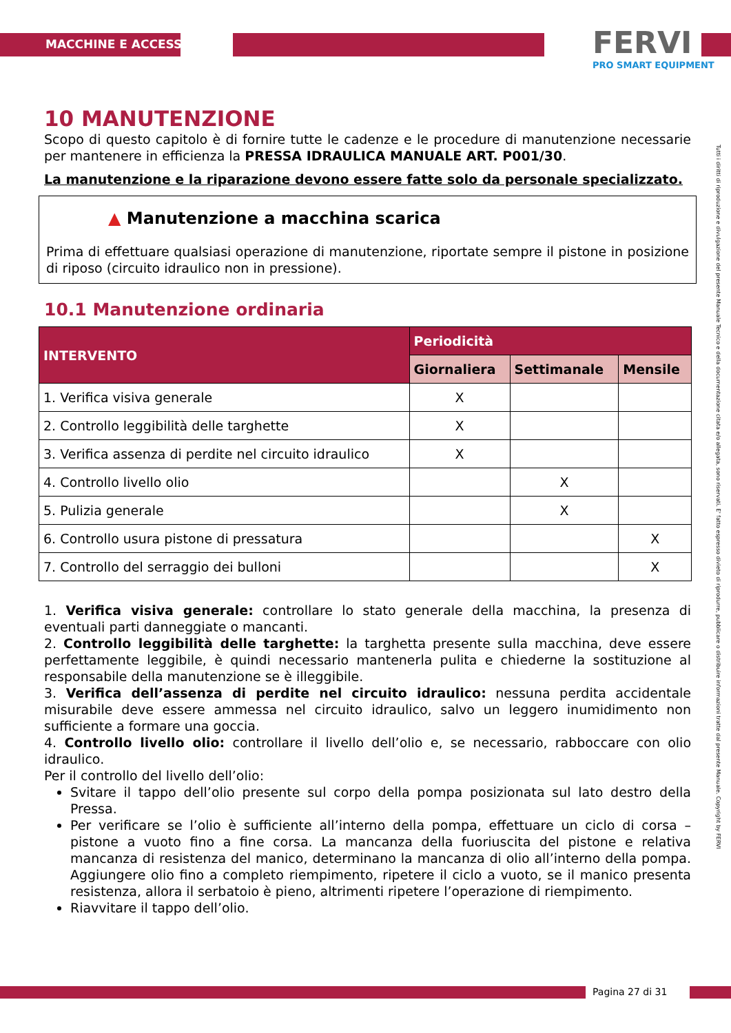MACCHINE E ACCESSORI FERVI
PRO SMART EQUIPMENT
Tutti i diritti di riproduzione e divulgazione del presente Manuale Tecnico e della documentazione citata e/o allegata, sono riservati. E' fatto espresso divieto di riprodurre, pubblicare o distribuire informazioni tratte dal presente Manuale. Copyright by FERVI
10 MANUTENZIONE
Scopo di questo capitolo è di fornire tutte le cadenze e le procedure di manutenzione necessarie per mantenere in efficienza la PRESSA IDRAULICA MANUALE ART. P001/30.
La manutenzione e la riparazione devono essere fatte solo da personale specializzato.
▲ Manutenzione a macchina scarica
Prima di effettuare qualsiasi operazione di manutenzione, riportate sempre il pistone in posizione di riposo (circuito idraulico non in pressione).
10.1 Manutenzione ordinaria
| INTERVENTO | Periodicità | | |
| --- | --- | --- | --- |
| | Giornaliera | Settimanale | Mensile |
| 1. Verifica visiva generale | X | | |
| 2. Controllo leggibilità delle targhette | X | | |
| 3. Verifica assenza di perdite nel circuito idraulico | X | | |
| 4. Controllo livello olio | | X | |
| 5. Pulizia generale | | X | |
| 6. Controllo usura pistone di pressatura | | | X |
| 7. Controllo del serraggio dei bulloni | | | X |
1. Verifica visiva generale: controllare lo stato generale della macchina, la presenza di eventuali parti danneggiate o mancanti.
2. Controllo leggibilità delle targhette: la targhetta presente sulla macchina, deve essere perfettamente leggibile, è quindi necessario mantenerla pulita e chiederne la sostituzione al responsabile della manutenzione se è illeggibile.
3. Verifica dell’assenza di perdite nel circuito idraulico: nessuna perdita accidentale misurabile deve essere ammessa nel circuito idraulico, salvo un leggero inumidimento non sufficiente a formare una goccia.
4. Controllo livello olio: controllare il livello dell’olio e, se necessario, rabboccare con olio idraulico.
Per il controllo del livello dell’olio:
Svitare il tappo dell’olio presente sul corpo della pompa posizionata sul lato destro della Pressa.
Per verificare se l’olio è sufficiente all’interno della pompa, effettuare un ciclo di corsa – pistone a vuoto fino a fine corsa. La mancanza della fuoriuscita del pistone e relativa mancanza di resistenza del manico, determinano la mancanza di olio all’interno della pompa. Aggiungere olio fino a completo riempimento, ripetere il ciclo a vuoto, se il manico presenta resistenza, allora il serbatoio è pieno, altrimenti ripetere l’operazione di riempimento.
Riavvitare il tappo dell’olio.
Pagina 27 di 31